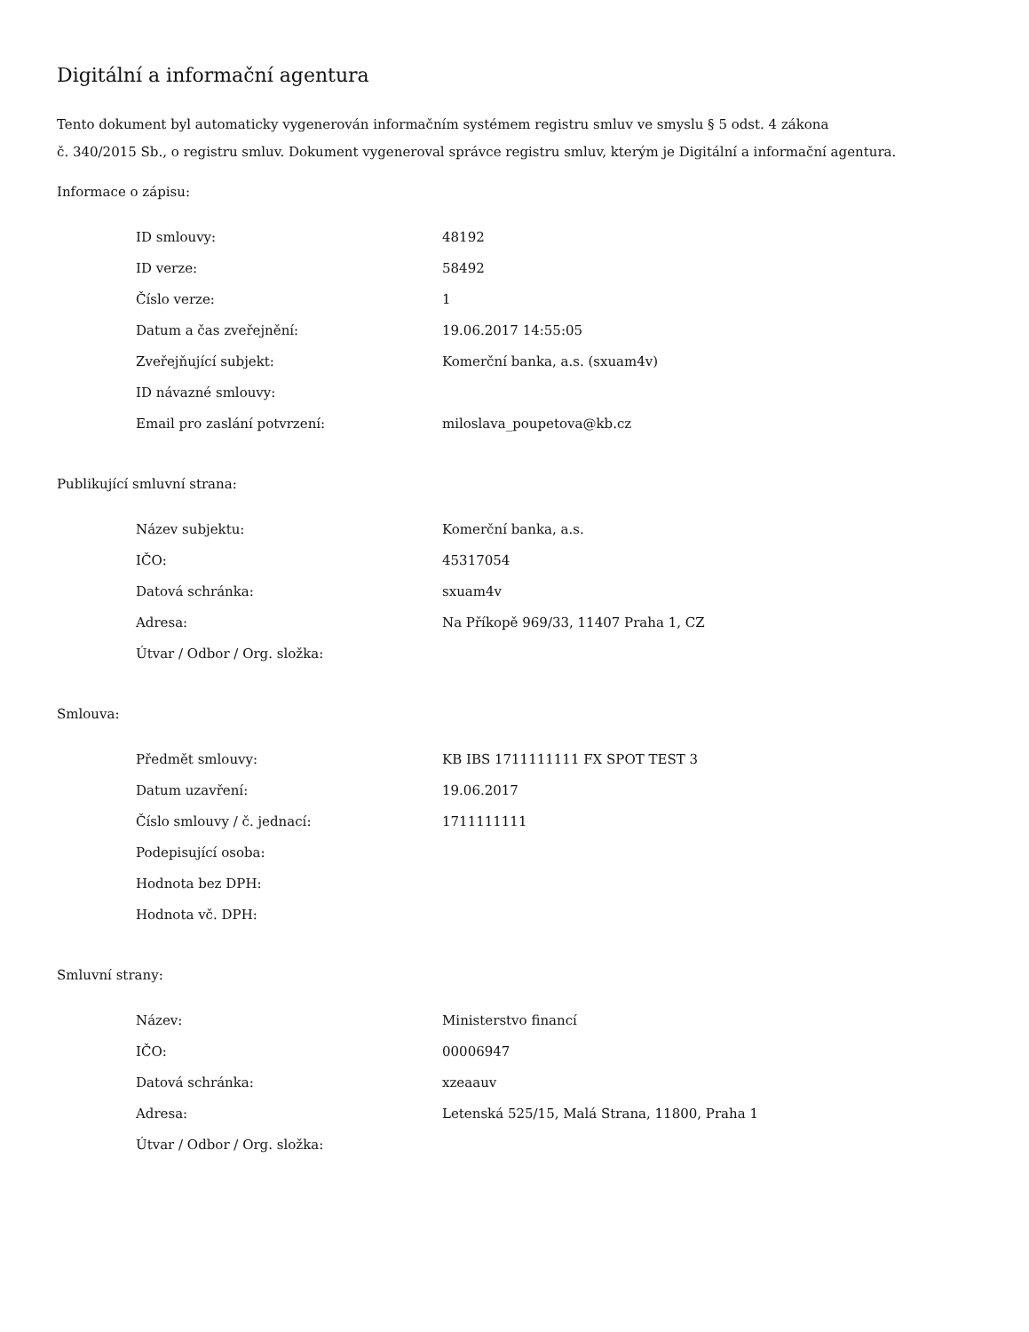Digitální a informační agentura
Tento dokument byl automaticky vygenerován informačním systémem registru smluv ve smyslu § 5 odst. 4 zákona
č. 340/2015 Sb., o registru smluv. Dokument vygeneroval správce registru smluv, kterým je Digitální a informační agentura.
Informace o zápisu:
| ID smlouvy: | 48192 |
| ID verze: | 58492 |
| Číslo verze: | 1 |
| Datum a čas zveřejnění: | 19.06.2017 14:55:05 |
| Zveřejňující subjekt: | Komerční banka, a.s. (sxuam4v) |
| ID návazné smlouvy: | |
| Email pro zaslání potvrzení: | miloslava_poupetova@kb.cz |
Publikující smluvní strana:
| Název subjektu: | Komerční banka, a.s. |
| IČO: | 45317054 |
| Datová schránka: | sxuam4v |
| Adresa: | Na Příkopě 969/33, 11407 Praha 1, CZ |
| Útvar / Odbor / Org. složka: | |
Smlouva:
| Předmět smlouvy: | KB IBS 1711111111 FX SPOT TEST 3 |
| Datum uzavření: | 19.06.2017 |
| Číslo smlouvy / č. jednací: | 1711111111 |
| Podepisující osoba: | |
| Hodnota bez DPH: | |
| Hodnota vč. DPH: | |
Smluvní strany:
| Název: | Ministerstvo financí |
| IČO: | 00006947 |
| Datová schránka: | xzeaauv |
| Adresa: | Letenská 525/15, Malá Strana, 11800, Praha 1 |
| Útvar / Odbor / Org. složka: | |